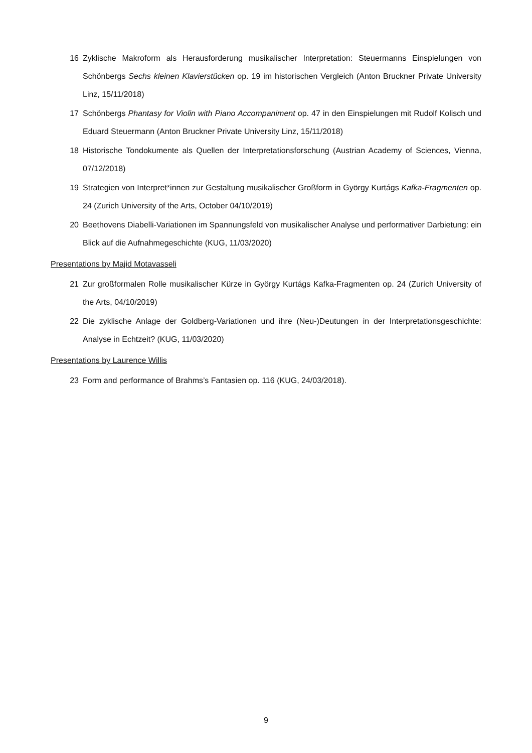16 Zyklische Makroform als Herausforderung musikalischer Interpretation: Steuermanns Einspielungen von Schönbergs Sechs kleinen Klavierstücken op. 19 im historischen Vergleich (Anton Bruckner Private University Linz, 15/11/2018)
17 Schönbergs Phantasy for Violin with Piano Accompaniment op. 47 in den Einspielungen mit Rudolf Kolisch und Eduard Steuermann (Anton Bruckner Private University Linz, 15/11/2018)
18 Historische Tondokumente als Quellen der Interpretationsforschung (Austrian Academy of Sciences, Vienna, 07/12/2018)
19 Strategien von Interpret*innen zur Gestaltung musikalischer Großform in György Kurtágs Kafka-Fragmenten op. 24 (Zurich University of the Arts, October 04/10/2019)
20 Beethovens Diabelli-Variationen im Spannungsfeld von musikalischer Analyse und performativer Darbietung: ein Blick auf die Aufnahmegeschichte (KUG, 11/03/2020)
Presentations by Majid Motavasseli
21 Zur großformalen Rolle musikalischer Kürze in György Kurtágs Kafka-Fragmenten op. 24 (Zurich University of the Arts, 04/10/2019)
22 Die zyklische Anlage der Goldberg-Variationen und ihre (Neu-)Deutungen in der Interpretationsgeschichte: Analyse in Echtzeit? (KUG, 11/03/2020)
Presentations by Laurence Willis
23 Form and performance of Brahms’s Fantasien op. 116 (KUG, 24/03/2018).
9